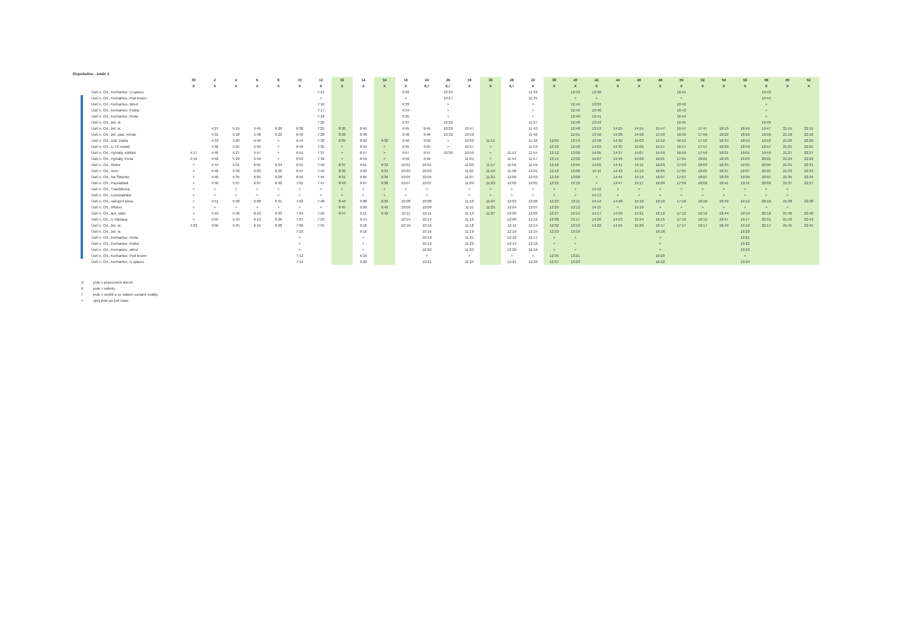Dopoledne - směr 1
| | 30 | 2 | 4 | 6 | 8 | 10 | 12 | 32 | 14 | 34 | 16 | 24 | 26 | 18 | 36 | 28 | 22 | 38 | 40 | 42 | 44 | 46 | 48 | 50 | 52 | 54 | 56 | 58 | 60 | 62 |
| --- | --- | --- | --- | --- | --- | --- | --- | --- | --- | --- | --- | --- | --- | --- | --- | --- | --- | --- | --- | --- | --- | --- | --- | --- | --- | --- | --- | --- | --- | --- |
| | X | X | X | X | X | X | X | X | X | X | X | 6,† | 6,† | X | X | 6,† | X | X | X | X | X | X | X | X | X | X | X | X | X | X |
| Ústí n. Orl., Kerhartice, U splavu | | | | | | | 7:15 | | | | 9:32 | | 10:25 | | | | 11:33 | | 12:43 | 13:36 | | | | 16:41 | | | | 19:42 | | |
| Ústí n. Orl., Kerhartice, Pod lesem | | | | | | | > | | | | > | | 10:27 | | | | 11:35 | | > | > | | | | > | | | | 19:44 | | |
| Ústí n. Orl., Kerhartice, střed | | | | | | | 7:16 | | | | 9:33 | | > | | | | > | | 12:44 | 13:39 | | | | 16:42 | | | | > | | |
| Ústí n. Orl., Kerhartice, Pošta | | | | | | | 7:17 | | | | 9:34 | | > | | | | > | | 12:45 | 13:40 | | | | 16:43 | | | | > | | |
| Ústí n. Orl., Kerhartice, Perla | | | | | | | 7:18 | | | | 9:35 | | > | | | | > | | 12:46 | 13:41 | | | | 16:44 | | | | > | | |
| Ústí n. Orl., žel. st. | | | | | | | 7:20 | | | | 9:37 | | 10:29 | | | | 11:37 | | 12:48 | 13:43 | | | | 16:45 | | | | 19:46 | | |
| Ústí n. Orl., žel. st. | | 4:27 | 5:15 | 5:45 | 6:20 | 6:38 | 7:25 | 8:30 | 8:45 | | 9:45 | 9:45 | 10:29 | 10:47 | | | 11:43 | | 12:48 | 13:53 | 14:25 | 14:55 | 15:47 | 16:47 | 17:47 | 18:19 | 18:49 | 19:47 | 21:15 | 22:15 |
| Ústí n. Orl., žel. zast. město | | 4:31 | 5:18 | 5:48 | 6:23 | 6:42 | 7:28 | 8:33 | 8:48 | | 9:48 | 9:48 | 10:32 | 10:50 | | | 11:46 | | 12:51 | 13:56 | 14:28 | 14:58 | 15:50 | 16:50 | 17:50 | 18:22 | 18:52 | 19:50 | 21:18 | 22:18 |
| Ústí n. Orl., sídl. Dukla | | 4:33 | 5:20 | 5:50 | > | 6:44 | 7:30 | 8:35 | 8:50 | 9:30 | 9:50 | 9:50 | > | 10:52 | 11:15 | | 11:48 | 12:05 | 12:53 | 13:58 | 14:30 | 15:03 | 15:52 | 16:52 | 17:52 | 18:24 | 18:54 | 19:52 | 21:20 | 22:20 |
| Ústí n. Orl., U Tří mostů | | 4:36 | 5:25 | 5:55 | > | 6:49 | 7:35 | > | 8:55 | > | 9:55 | 9:55 | > | 10:57 | > | | 11:53 | 12:10 | 12:58 | 14:03 | 14:35 | 15:05 | 15:57 | 16:57 | 17:57 | 18:29 | 18:59 | 19:57 | 21:25 | 22:25 |
| Ústí n. Orl., Hylváty, sídliště | 4:17 | 4:40 | 5:27 | 5:57 | > | 6:51 | 7:37 | > | 8:57 | > | 9:57 | 9:57 | 10:36 | 10:59 | > | 11:52 | 11:55 | 12:12 | 13:00 | 14:05 | 14:37 | 15:07 | 15:59 | 16:59 | 17:59 | 18:31 | 19:01 | 19:59 | 21:27 | 22:27 |
| Ústí n. Orl., Hylváty, Perla | 4:19 | 4:42 | 5:29 | 5:59 | > | 6:53 | 7:39 | > | 8:59 | > | 9:59 | 9:59 | | 11:01 | > | 11:54 | 11:57 | 12:14 | 13:02 | 14:07 | 14:39 | 15:09 | 16:01 | 17:01 | 18:01 | 18:33 | 19:03 | 20:01 | 21:29 | 22:29 |
| Ústí n. Orl., Rieter | > | 4:44 | 5:31 | 6:01 | 6:24 | 6:55 | 7:40 | 8:37 | 9:01 | 9:32 | 10:01 | 10:01 | | 11:03 | 11:17 | 11:56 | 11:59 | 12:16 | 13:04 | 14:09 | 14:41 | 15:11 | 16:03 | 17:03 | 18:03 | 18:35 | 19:05 | 20:05 | 21:31 | 22:31 |
| Ústí n. Orl., nem. | > | 4:46 | 5:33 | 6:03 | 6:26 | 6:57 | 7:43 | 8:39 | 9:03 | 9:34 | 10:03 | 10:03 | | 11:05 | 11:19 | 11:58 | 12:01 | 12:18 | 13:06 | 14:11 | 14:43 | 15:13 | 16:05 | 17:05 | 18:05 | 18:37 | 19:07 | 20:05 | 21:33 | 22:33 |
| Ústí n. Orl., Na Štěpnici | > | 4:48 | 5:35 | 6:05 | 6:28 | 6:59 | 7:45 | 8:41 | 9:05 | 9:36 | 10:05 | 10:05 | | 11:07 | 11:21 | 12:00 | 12:03 | 12:20 | 13:08 | > | 14:45 | 15:15 | 16:07 | 17:07 | 18:07 | 18:39 | 19:09 | 20:07 | 21:35 | 22:35 |
| Ústí n. Orl., Popradská | > | 4:50 | 5:37 | 6:07 | 6:30 | 7:01 | 7:47 | 8:43 | 9:07 | 9:38 | 10:07 | 10:07 | | 11:09 | 11:23 | 12:02 | 12:05 | 12:22 | 13:10 | > | 14:47 | 15:17 | 16:09 | 17:09 | 18:09 | 18:41 | 19:11 | 20:09 | 21:37 | 22:37 |
| Ústí n. Orl., Tvarůžkova | > | > | > | > | > | > | > | > | > | > | > | > | | > | > | > | > | > | > | 14:12 | > | > | > | > | > | > | > | > | > | |
| Ústí n. Orl., Letohradská | > | > | > | > | > | > | > | > | > | > | > | > | | > | > | > | > | > | > | 14:13 | > | > | > | > | > | > | > | > | > | |
| Ústí n. Orl., nákupní zóna | > | 4:51 | 5:38 | 6:08 | 6:31 | 7:02 | 7:48 | 8:44 | 9:08 | 9:39 | 10:08 | 10:08 | | 11:10 | 11:24 | 12:03 | 12:06 | 12:23 | 13:11 | 14:14 | 14:48 | 15:18 | 16:10 | 17:10 | 18:10 | 18:42 | 19:12 | 20:10 | 21:38 | 22:38 |
| Ústí n. Orl., hřbitov | > | > | > | > | > | > | > | 8:45 | 9:09 | 9:40 | 10:09 | 10:09 | | 11:11 | 11:25 | 12:04 | 12:07 | 12:25 | 13:12 | 14:15 | > | 15:19 | > | > | > | > | > | > | > | |
| Ústí n. Orl., aut. nádr. | > | 4:53 | 5:40 | 6:10 | 6:33 | 7:04 | 7:50 | 8:47 | 9:11 | 9:42 | 10:11 | 10:11 | | 11:13 | 11:27 | 12:06 | 12:09 | 12:27 | 13:14 | 14:17 | 14:50 | 15:21 | 16:12 | 17:12 | 18:12 | 18:44 | 19:14 | 20:12 | 21:40 | 22:40 |
| Ústí n. Orl., U Václava | > | 4:55 | 5:43 | 6:13 | 6:36 | 7:07 | 7:53 | | 9:14 | | 10:14 | 10:14 | | 11:16 | | 12:09 | 12:12 | 12:30 | 13:17 | 14:20 | 14:53 | 15:24 | 16:15 | 17:15 | 18:15 | 18:47 | 19:17 | 20:15 | 21:43 | 22:43 |
| Ústí n. Orl., žel. st. | 4:23 | 4:56 | 5:45 | 6:15 | 6:38 | 7:09 | 7:55 | | 9:16 | | 10:16 | 10:16 | | 11:18 | | 12:11 | 12:14 | 12:32 | 13:19 | 14:22 | 14:55 | 15:26 | 16:17 | 17:17 | 18:17 | 18:49 | 19:19 | 20:17 | 21:45 | 22:45 |
| Ústí n. Orl., žel. st. | | | | | | 7:10 | | | 9:16 | | | 10:16 | | 11:19 | | 12:16 | 12:15 | 12:33 | 13:19 | | | | 16:18 | | | | 19:20 | | | |
| Ústí n. Orl., Kerhartice, Perla | | | | | | > | | | > | | | 10:18 | | 11:21 | | 12:18 | 12:17 | > | > | | | | > | | | | 19:21 | | | |
| Ústí n. Orl., Kerhartice, Pošta | | | | | | > | | | > | | | 10:19 | | 11:22 | | 12:19 | 12:18 | > | > | | | | > | | | | 19:22 | | | |
| Ústí n. Orl., Kerhartice, střed | | | | | | > | | | > | | | 10:20 | | 11:23 | | 12:20 | 12:19 | > | > | | | | > | | | | 19:23 | | | |
| Ústí n. Orl., Kerhartice, Pod lesem | | | | | | 7:12 | | | 9:18 | | | > | | > | | > | > | 12:35 | 13:21 | | | | 16:20 | | | | > | | | |
| Ústí n. Orl., Kerhartice, U splavu | | | | | | 7:14 | | | 9:20 | | | 10:21 | | 11:24 | | 12:21 | 12:20 | 12:37 | 13:23 | | | | 16:22 | | | | 19:24 | | | |
Xjede v pracovních dnech
6 jede v sobotu
† jede v neděli a ve státem uznané svátky
> spoj jede po jiné trase